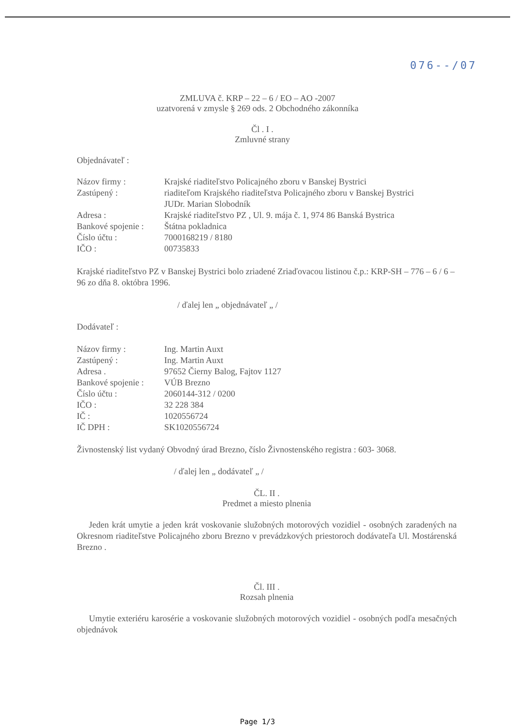076--/07
ZMLUVA č. KRP – 22 – 6 / EO – AO -2007
uzatvorená v zmysle § 269 ods. 2 Obchodného zákonníka
Čl . I .
Zmluvné strany
Objednávateľ :
Názov firmy : Krajské riaditeľstvo Policajného zboru v Banskej Bystrici Zastúpený : riaditeľom Krajského riaditeľstva Policajného zboru v Banskej Bystrici
JUDr. Marian Slobodník Adresa : Krajské riaditeľstvo PZ , Ul. 9. mája č. 1, 974 86 Banská Bystrica Bankové spojenie : Štátna pokladnica Číslo účtu : 7000168219 / 8180 IČO : 00735833
Krajské riaditeľstvo PZ v Banskej Bystrici bolo zriadené Zriaďovacou listinou č.p.: KRP-SH – 776 – 6 / 6 – 96 zo dňa 8. októbra 1996.
/ ďalej len „ objednávateľ „ /
Dodávateľ :
Názov firmy : Ing. Martin Auxt Zastúpený : Ing. Martin Auxt Adresa . 97652 Čierny Balog, Fajtov 1127 Bankové spojenie : VÚB Brezno Číslo účtu : 2060144-312 / 0200 IČO : 32 228 384 IČ : 1020556724 IČ DPH : SK1020556724
Živnostenský list vydaný Obvodný úrad Brezno, číslo Živnostenského registra : 603- 3068.
/ ďalej len „ dodávateľ „ /
ČL. II .
Predmet a miesto plnenia
Jeden krát umytie a jeden krát voskovanie služobných motorových vozidiel - osobných zaradených na Okresnom riaditeľstve Policajného zboru Brezno v prevádzkových priestoroch dodávateľa Ul. Mostárenská Brezno .
Čl. III .
Rozsah plnenia
Umytie exteriéru karosérie a voskovanie služobných motorových vozidiel - osobných podľa mesačných objednávok
Page 1/3